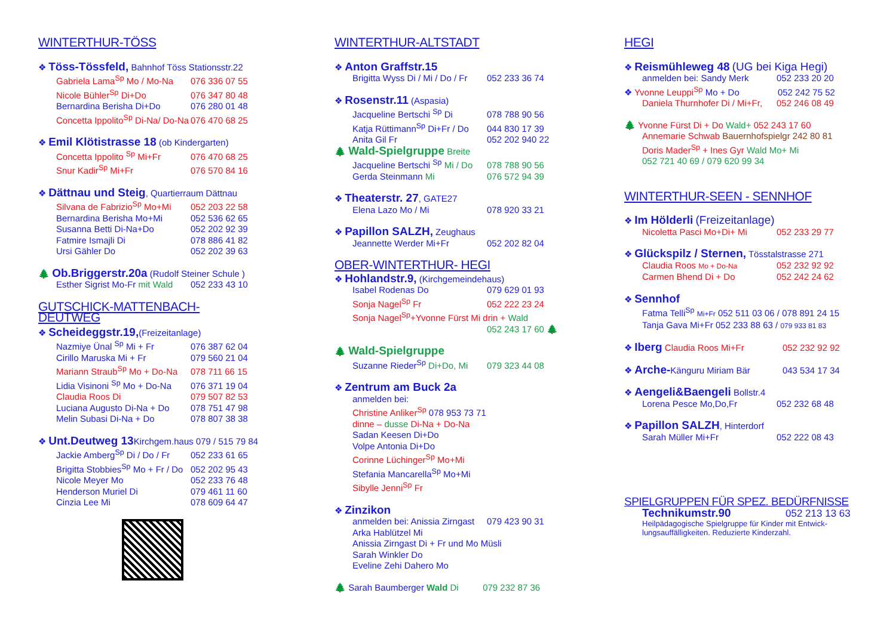WINTERTHUR-TÖSS
❖ Töss-Tössfeld, Bahnhof Töss Stationsstr.22
Gabriela Lama<sup>Sp</sup> Mo / Mo-Na 076 336 07 55
Nicole Bühler<sup>Sp</sup> Di+Do 076 347 80 48
Bernardina Berisha Di+Do 076 280 01 48
Concetta Ippolito<sup>Sp</sup> Di-Na/ Do-Na 076 470 68 25
❖ Emil Klötistrasse 18 (ob Kindergarten)
Concetta Ippolito <sup>Sp</sup> Mi+Fr 076 470 68 25
Snur Kadir<sup>Sp</sup> Mi+Fr 076 570 84 16
❖ Dättnau und Steig, Quartierraum Dättnau
Silvana de Fabrizio<sup>Sp</sup> Mo+Mi 052 203 22 58
Bernardina Berisha Mo+Mi 052 536 62 65
Susanna Betti Di-Na+Do 052 202 92 39
Fatmire Ismajli Di 078 886 41 82
Ursi Gähler Do 052 202 39 63
🌲 Ob.Briggerstr.20a (Rudolf Steiner Schule )
Esther Sigrist Mo-Fr mit Wald 052 233 43 10
GUTSCHICK-MATTENBACH-
DEUTWEG
❖ Scheideggstr.19,(Freizeitanlage)
Nazmiye Ünal <sup>Sp</sup> Mi + Fr 076 387 62 04
Cirillo Maruska Mi + Fr 079 560 21 04
Mariann Straub<sup>Sp</sup> Mo + Do-Na 078 711 66 15
Lidia Visinoni <sup>Sp</sup> Mo + Do-Na 076 371 19 04
Claudia Roos Di 079 507 82 53
Luciana Augusto Di-Na + Do 078 751 47 98
Melin Subasi Di-Na + Do 078 807 38 38
❖ Unt.Deutweg 13 Kirchgem.haus 079 / 515 79 84
Jackie Amberg<sup>Sp</sup> Di / Do / Fr 052 233 61 65
Brigitta Stobbies<sup>Sp</sup> Mo + Fr / Do 052 202 95 43
Nicole Meyer Mo 052 233 76 48
Henderson Muriel Di 079 461 11 60
Cinzia Lee Mi 078 609 64 47
WINTERTHUR-ALTSTADT
❖ Anton Graffstr.15
Brigitta Wyss Di / Mi / Do / Fr 052 233 36 74
❖ Rosenstr.11 (Aspasia)
Jacqueline Bertschi <sup>Sp</sup> Di 078 788 90 56
Katja Rüttimann<sup>Sp</sup> Di+Fr / Do 044 830 17 39
Anita Gil Fr 052 202 940 22
🌲 Wald-Spielgruppe Breite
Jacqueline Bertschi <sup>Sp</sup> Mi / Do 078 788 90 56
Gerda Steinmann Mi 076 572 94 39
❖ Theaterstr. 27, GATE27
Elena Lazo Mo / Mi 078 920 33 21
❖ Papillon SALZH, Zeughaus
Jeannette Werder Mi+Fr 052 202 82 04
OBER-WINTERTHUR- HEGI
❖ Hohlandstr.9, (Kirchgemeindehaus)
Isabel Rodenas Do 079 629 01 93
Sonja Nagel<sup>Sp</sup> Fr 052 222 23 24
Sonja Nagel<sup>Sp</sup>+Yvonne Fürst Mi drin + Wald
052 243 17 60 🌲
🌲 Wald-Spielgruppe
Suzanne Rieder<sup>Sp</sup> Di+Do, Mi 079 323 44 08
❖ Zentrum am Buck 2a
anmelden bei:
Christine Anliker<sup>Sp</sup> 078 953 73 71
dinne – dusse Di-Na + Do-Na
Sadan Keesen Di+Do
Volpe Antonia Di+Do
Corinne Lüchinger<sup>Sp</sup> Mo+Mi
Stefania Mancarella<sup>Sp</sup> Mo+Mi
Sibylle Jenni<sup>Sp</sup> Fr
❖ Zinzikon
anmelden bei: Anissia Zirngast 079 423 90 31
Arka Hablützel Mi
Anissia Zirngast Di + Fr und Mo Müsli
Sarah Winkler Do
Eveline Zehi Dahero Mo
🌲 Sarah Baumberger Wald Di 079 232 87 36
HEGI
❖ Reismühleweg 48 (UG bei Kiga Hegi)
anmelden bei: Sandy Merk 052 233 20 20
❖ Yvonne Leuppi<sup>Sp</sup> Mo + Do 052 242 75 52
Daniela Thurnhofer Di / Mi+Fr, 052 246 08 49
🌲 Yvonne Fürst Di + Do Wald+ 052 243 17 60
Annemarie Schwab Bauernhofspielgr 242 80 81
Doris Mader<sup>Sp</sup> + Ines Gyr Wald Mo+ Mi
052 721 40 69 / 079 620 99 34
WINTERTHUR-SEEN - SENNHOF
❖ Im Hölderli (Freizeitanlage)
Nicoletta Pasci Mo+Di+ Mi 052 233 29 77
❖ Glückspilz / Sternen, Tösstalstrasse 271
Claudia Roos Mo + Do-Na 052 232 92 92
Carmen Bhend Di + Do 052 242 24 62
❖ Sennhof
Fatma Telli<sup>Sp</sup> Mi+Fr 052 511 03 06 / 078 891 24 15
Tanja Gava Mi+Fr 052 233 88 63 / 079 933 81 83
❖ Iberg Claudia Roos Mi+Fr 052 232 92 92
❖ Arche-Känguru Miriam Bär 043 534 17 34
❖ Aengeli&Baengeli Bollstr.4
Lorena Pesce Mo,Do,Fr 052 232 68 48
❖ Papillon SALZH, Hinterdorf
Sarah Müller Mi+Fr 052 222 08 43
SPIELGRUPPEN FÜR SPEZ. BEDÜRFNISSE
Technikumstr.90 052 213 13 63
Heilpädagogische Spielgruppe für Kinder mit Entwick-
lungsauffälligkeiten. Reduzierte Kinderzahl.